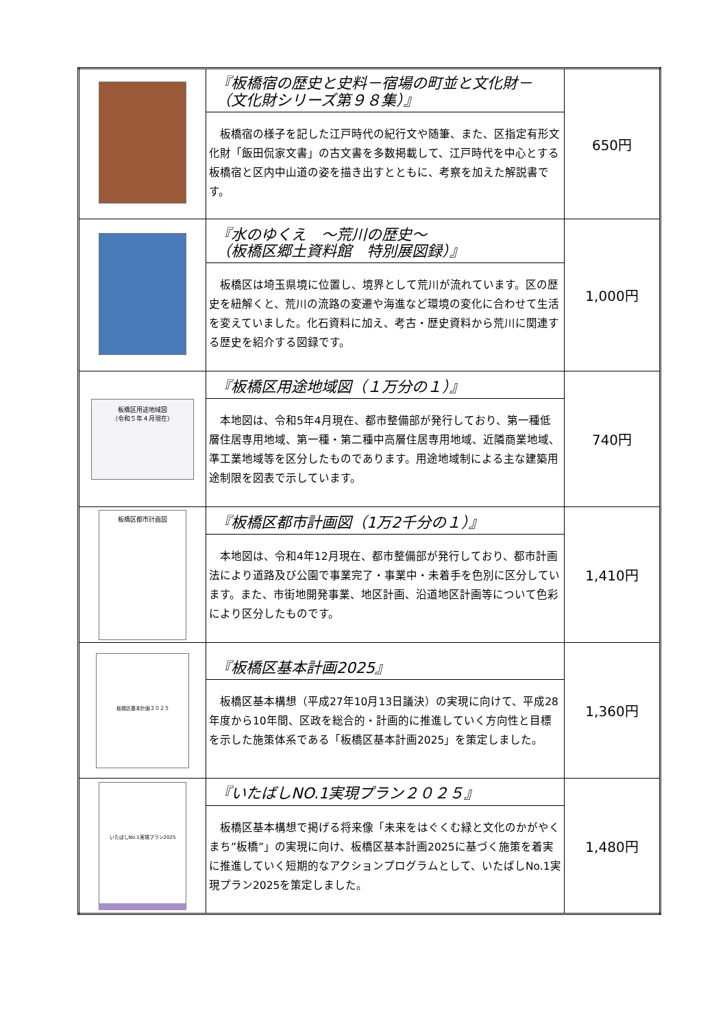| | 『板橋宿の歴史と史料－宿場の町並と文化財－ （文化財シリーズ第９８集）』 板橋宿の様子を記した江戸時代の紀行文や随筆、また、区指定有形文化財「飯田侃家文書」の古文書を多数掲載して、江戸時代を中心とする板橋宿と区内中山道の姿を描き出すとともに、考察を加えた解説書です。 | 650円 |
| | 『水のゆくえ ～荒川の歴史～ （板橋区郷土資料館 特別展図録）』 板橋区は埼玉県境に位置し、境界として荒川が流れています。区の歴史を紐解くと、荒川の流路の変遷や海進など環境の変化に合わせて生活を変えていました。化石資料に加え、考古・歴史資料から荒川に関連する歴史を紹介する図録です。 | 1,000円 |
| 板橋区用途地域図 （令和５年４月現在） | 『板橋区用途地域図（１万分の１）』 本地図は、令和5年4月現在、都市整備部が発行しており、第一種低層住居専用地域、第一種・第二種中高層住居専用地域、近隣商業地域、準工業地域等を区分したものであります。用途地域制による主な建築用途制限を図表で示しています。 | 740円 |
| 板橋区都市計画図 | 『板橋区都市計画図（1万2千分の１）』 本地図は、令和4年12月現在、都市整備部が発行しており、都市計画法により道路及び公園で事業完了・事業中・未着手を色別に区分しています。また、市街地開発事業、地区計画、沿道地区計画等について色彩により区分したものです。 | 1,410円 |
| 板橋区基本計画２０２５ | 『板橋区基本計画2025』 板橋区基本構想（平成27年10月13日議決）の実現に向けて、平成28年度から10年間、区政を総合的・計画的に推進していく方向性と目標を示した施策体系である「板橋区基本計画2025」を策定しました。 | 1,360円 |
| いたばしNo.1実現プラン2025 | 『いたばしNO.1実現プラン２０２５』 板橋区基本構想で掲げる将来像「未来をはぐくむ緑と文化のかがやくまち”板橋”」の実現に向け、板橋区基本計画2025に基づく施策を着実に推進していく短期的なアクションプログラムとして、いたばしNo.1実現プラン2025を策定しました。 | 1,480円 |